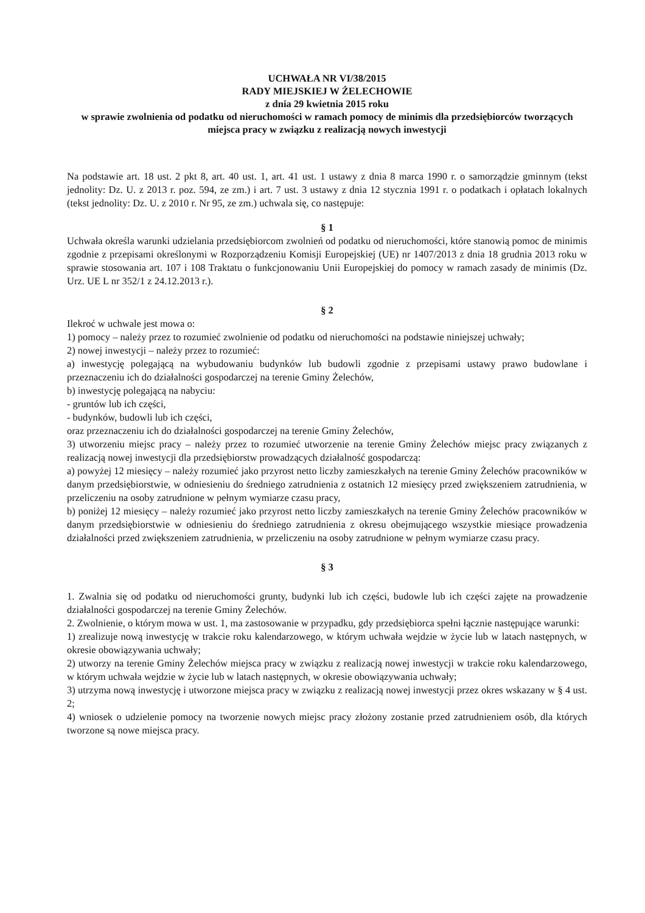UCHWAŁA NR VI/38/2015
RADY MIEJSKIEJ W ŻELECHOWIE
z dnia 29 kwietnia 2015 roku
w sprawie zwolnienia od podatku od nieruchomości w ramach pomocy de minimis dla przedsiębiorców tworzących miejsca pracy w związku z realizacją nowych inwestycji
Na podstawie art. 18 ust. 2 pkt 8, art. 40 ust. 1, art. 41 ust. 1 ustawy z dnia 8 marca 1990 r. o samorządzie gminnym (tekst jednolity: Dz. U. z 2013 r. poz. 594, ze zm.) i art. 7 ust. 3 ustawy z dnia 12 stycznia 1991 r. o podatkach i opłatach lokalnych (tekst jednolity: Dz. U. z 2010 r. Nr 95, ze zm.) uchwala się, co następuje:
§ 1
Uchwała określa warunki udzielania przedsiębiorcom zwolnień od podatku od nieruchomości, które stanowią pomoc de minimis zgodnie z przepisami określonymi w Rozporządzeniu Komisji Europejskiej (UE) nr 1407/2013 z dnia 18 grudnia 2013 roku w sprawie stosowania art. 107 i 108 Traktatu o funkcjonowaniu Unii Europejskiej do pomocy w ramach zasady de minimis (Dz. Urz. UE L nr 352/1 z 24.12.2013 r.).
§ 2
Ilekroć w uchwale jest mowa o:
1) pomocy – należy przez to rozumieć zwolnienie od podatku od nieruchomości na podstawie niniejszej uchwały;
2) nowej inwestycji – należy przez to rozumieć:
a) inwestycję polegającą na wybudowaniu budynków lub budowli zgodnie z przepisami ustawy prawo budowlane i przeznaczeniu ich do działalności gospodarczej na terenie Gminy Żelechów,
b) inwestycję polegającą na nabyciu:
- gruntów lub ich części,
- budynków, budowli lub ich części,
oraz przeznaczeniu ich do działalności gospodarczej na terenie Gminy Żelechów,
3) utworzeniu miejsc pracy – należy przez to rozumieć utworzenie na terenie Gminy Żelechów miejsc pracy związanych z realizacją nowej inwestycji dla przedsiębiorstw prowadzących działalność gospodarczą:
a) powyżej 12 miesięcy – należy rozumieć jako przyrost netto liczby zamieszkałych na terenie Gminy Żelechów pracowników w danym przedsiębiorstwie, w odniesieniu do średniego zatrudnienia z ostatnich 12 miesięcy przed zwiększeniem zatrudnienia, w przeliczeniu na osoby zatrudnione w pełnym wymiarze czasu pracy,
b) poniżej 12 miesięcy – należy rozumieć jako przyrost netto liczby zamieszkałych na terenie Gminy Żelechów pracowników w danym przedsiębiorstwie w odniesieniu do średniego zatrudnienia z okresu obejmującego wszystkie miesiące prowadzenia działalności przed zwiększeniem zatrudnienia, w przeliczeniu na osoby zatrudnione w pełnym wymiarze czasu pracy.
§ 3
1. Zwalnia się od podatku od nieruchomości grunty, budynki lub ich części, budowle lub ich części zajęte na prowadzenie działalności gospodarczej na terenie Gminy Żelechów.
2. Zwolnienie, o którym mowa w ust. 1, ma zastosowanie w przypadku, gdy przedsiębiorca spełni łącznie następujące warunki:
1) zrealizuje nową inwestycję w trakcie roku kalendarzowego, w którym uchwała wejdzie w życie lub w latach następnych, w okresie obowiązywania uchwały;
2) utworzy na terenie Gminy Żelechów miejsca pracy w związku z realizacją nowej inwestycji w trakcie roku kalendarzowego, w którym uchwała wejdzie w życie lub w latach następnych, w okresie obowiązywania uchwały;
3) utrzyma nową inwestycję i utworzone miejsca pracy w związku z realizacją nowej inwestycji przez okres wskazany w § 4 ust. 2;
4) wniosek o udzielenie pomocy na tworzenie nowych miejsc pracy złożony zostanie przed zatrudnieniem osób, dla których tworzone są nowe miejsca pracy.